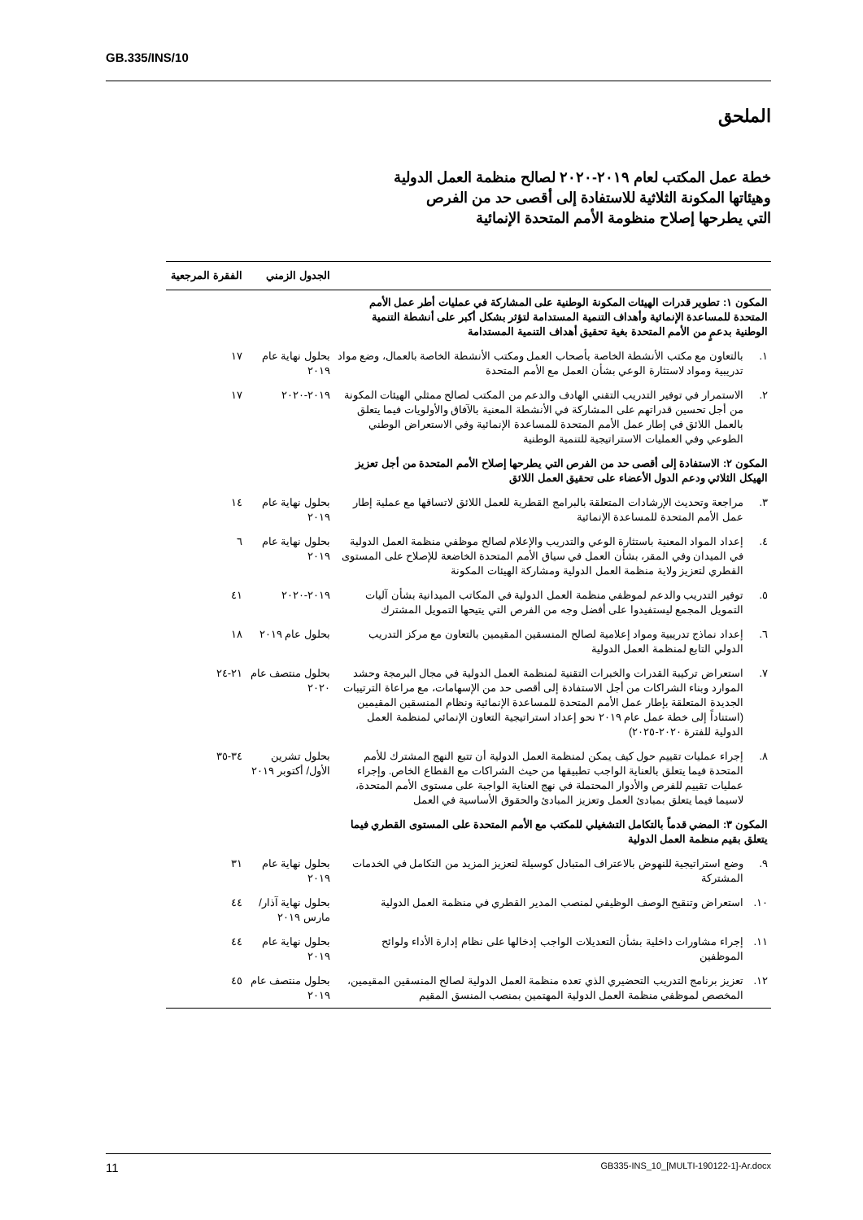GB.335/INS/10
الملحق
خطة عمل المكتب لعام ٢٠١٩-٢٠٢٠ لصالح منظمة العمل الدولية
وهيئاتها المكونة الثلاثية للاستفادة إلى أقصى حد من الفرص
التي يطرحها إصلاح منظومة الأمم المتحدة الإنمائية
| | | الجدول الزمني | الفقرة المرجعية |
| --- | --- | --- | --- |
| المكون ١: تطوير قدرات الهيئات المكونة الوطنية على المشاركة في عمليات أطر عمل الأمم المتحدة للمساعدة الإنمائية وأهداف التنمية المستدامة لتؤثر بشكل أكبر على أنشطة التنمية الوطنية بدعمٍ من الأمم المتحدة بغية تحقيق أهداف التنمية المستدامة | | | |
| ١. | بالتعاون مع مكتب الأنشطة الخاصة بأصحاب العمل ومكتب الأنشطة الخاصة بالعمال، وضع مواد تدريبية ومواد لاستثارة الوعي بشأن العمل مع الأمم المتحدة | بحلول نهاية عام ٢٠١٩ | ١٧ |
| ٢. | الاستمرار في توفير التدريب التقني الهادف والدعم من المكتب لصالح ممثلي الهيئات المكونة من أجل تحسين قدراتهم على المشاركة في الأنشطة المعنية بالآفاق والأولويات فيما يتعلق بالعمل اللائق في إطار عمل الأمم المتحدة للمساعدة الإنمائية وفي الاستعراض الوطني الطوعي وفي العمليات الاستراتيجية للتنمية الوطنية | ٢٠١٩-٢٠٢٠ | ١٧ |
| المكون ٢: الاستفادة إلى أقصى حد من الفرص التي يطرحها إصلاح الأمم المتحدة من أجل تعزيز الهيكل الثلاثي ودعم الدول الأعضاء على تحقيق العمل اللائق | | | |
| ٣. | مراجعة وتحديث الإرشادات المتعلقة بالبرامج القطرية للعمل اللائق لاتساقها مع عملية إطار عمل الأمم المتحدة للمساعدة الإنمائية | بحلول نهاية عام ٢٠١٩ | ١٤ |
| ٤. | إعداد المواد المعنية باستثارة الوعي والتدريب والإعلام لصالح موظفي منظمة العمل الدولية في الميدان وفي المقر، بشأن العمل في سياق الأمم المتحدة الخاضعة للإصلاح على المستوى القطري لتعزيز ولاية منظمة العمل الدولية ومشاركة الهيئات المكونة | بحلول نهاية عام ٢٠١٩ | ٦ |
| ٥. | توفير التدريب والدعم لموظفي منظمة العمل الدولية في المكاتب الميدانية بشأن آليات التمويل المجمع ليستفيدوا على أفضل وجه من الفرص التي يتيحها التمويل المشترك | ٢٠١٩-٢٠٢٠ | ٤١ |
| ٦. | إعداد نماذج تدريبية ومواد إعلامية لصالح المنسقين المقيمين بالتعاون مع مركز التدريب الدولي التابع لمنظمة العمل الدولية | بحلول عام ٢٠١٩ | ١٨ |
| ٧. | استعراض تركيبة القدرات والخبرات التقنية لمنظمة العمل الدولية في مجال البرمجة وحشد الموارد وبناء الشراكات من أجل الاستفادة إلى أقصى حد من الإسهامات، مع مراعاة الترتيبات الجديدة المتعلقة بإطار عمل الأمم المتحدة للمساعدة الإنمائية ونظام المنسقين المقيمين (استناداً إلى خطة عمل عام ٢٠١٩ نحو إعداد استراتيجية التعاون الإنمائي لمنظمة العمل الدولية للفترة ٢٠٢٠-٢٠٢٥) | بحلول منتصف عام ٢٠٢٠ | ٢١-٢٤ |
| ٨. | إجراء عمليات تقييم حول كيف يمكن لمنظمة العمل الدولية أن تتبع النهج المشترك للأمم المتحدة فيما يتعلق بالعناية الواجب تطبيقها من حيث الشراكات مع القطاع الخاص. وإجراء عمليات تقييم للفرص والأدوار المحتملة في نهج العناية الواجبة على مستوى الأمم المتحدة، لاسيما فيما يتعلق بمبادئ العمل وتعزيز المبادئ والحقوق الأساسية في العمل | بحلول تشرين الأول/ أكتوبر ٢٠١٩ | ٣٤-٣٥ |
| المكون ٣: المضي قدماً بالتكامل التشغيلي للمكتب مع الأمم المتحدة على المستوى القطري فيما يتعلق بقيم منظمة العمل الدولية | | | |
| ٩. | وضع استراتيجية للنهوض بالاعتراف المتبادل كوسيلة لتعزيز المزيد من التكامل في الخدمات المشتركة | بحلول نهاية عام ٢٠١٩ | ٣١ |
| ١٠. | استعراض وتنقيح الوصف الوظيفي لمنصب المدير القطري في منظمة العمل الدولية | بحلول نهاية آذار/ مارس ٢٠١٩ | ٤٤ |
| ١١. | إجراء مشاورات داخلية بشأن التعديلات الواجب إدخالها على نظام إدارة الأداء ولوائح الموظفين | بحلول نهاية عام ٢٠١٩ | ٤٤ |
| ١٢. | تعزيز برنامج التدريب التحضيري الذي تعده منظمة العمل الدولية لصالح المنسقين المقيمين، المخصص لموظفي منظمة العمل الدولية المهتمين بمنصب المنسق المقيم | بحلول منتصف عام ٢٠١٩ | ٤٥ |
11 GB335-INS_10_[MULTI-190122-1]-Ar.docx